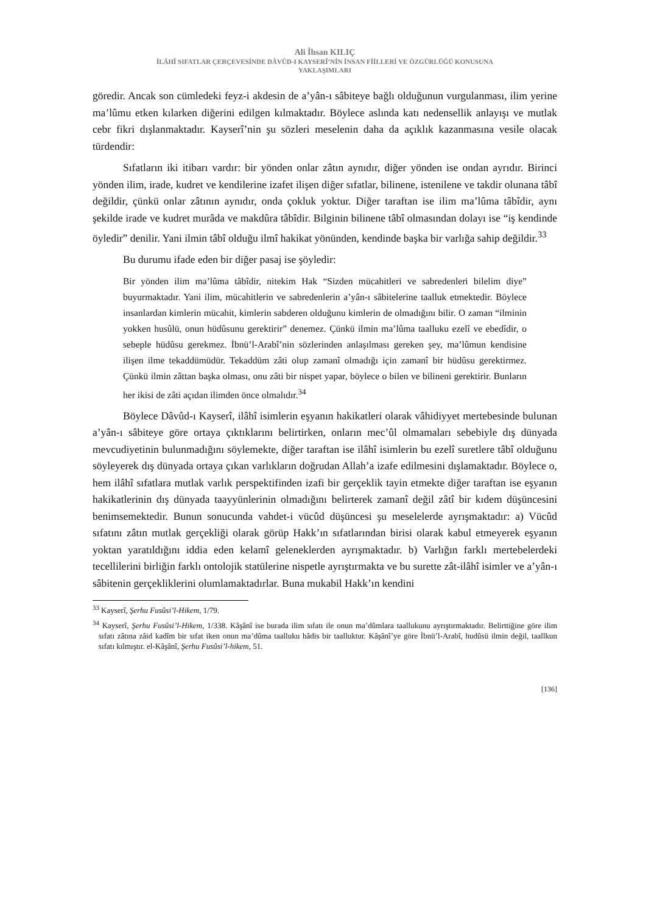Ali İhsan KILIÇ
İLÂHÎ SIFATLAR ÇERÇEVESİNDE DÂVÛD-I KAYSERÎ’NİN İNSAN FİİLLERİ VE ÖZGÜRLÜĞÜ KONUSUNA
YAKLAŞIMLARI
göredir. Ancak son cümledeki feyz-i akdesin de a’yân-ı sâbiteye bağlı olduğunun vurgulanması, ilim yerine ma’lûmu etken kılarken diğerini edilgen kılmaktadır. Böylece aslında katı nedensellik anlayışı ve mutlak cebr fikri dışlanmaktadır. Kayserî’nin şu sözleri meselenin daha da açıklık kazanmasına vesile olacak türdendir:
Sıfatların iki itibarı vardır: bir yönden onlar zâtın aynıdır, diğer yönden ise ondan ayrıdır. Birinci yönden ilim, irade, kudret ve kendilerine izafet ilişen diğer sıfatlar, bilinene, istenilene ve takdir olunana tâbî değildir, çünkü onlar zâtının aynıdır, onda çokluk yoktur. Diğer taraftan ise ilim ma’lûma tâbîdir, aynı şekilde irade ve kudret murâda ve makdûra tâbîdir. Bilginin bilinene tâbî olmasından dolayı ise “iş kendinde öyledir” denilir. Yani ilmin tâbî olduğu ilmî hakikat yönünden, kendinde başka bir varlığa sahip değildir.<sup>33</sup>
Bu durumu ifade eden bir diğer pasaj ise şöyledir:
Bir yönden ilim ma’lûma tâbîdir, nitekim Hak “Sizden mücahitleri ve sabredenleri bilelim diye” buyurmaktadır. Yani ilim, mücahitlerin ve sabredenlerin a’yân-ı sâbitelerine taalluk etmektedir. Böylece insanlardan kimlerin mücahit, kimlerin sabderen olduğunu kimlerin de olmadığını bilir. O zaman “ilminin yokken husûlü, onun hüdûsunu gerektirir” denemez. Çünkü ilmin ma’lûma taalluku ezelî ve ebedîdir, o sebeple hüdûsu gerekmez. İbnü’l-Arabî’nin sözlerinden anlaşılması gereken şey, ma’lûmun kendisine ilişen ilme tekaddümüdür. Tekaddüm zâti olup zamanî olmadığı için zamanî bir hüdûsu gerektirmez. Çünkü ilmin zâttan başka olması, onu zâti bir nispet yapar, böylece o bilen ve bilineni gerektirir. Bunların her ikisi de zâti açıdan ilimden önce olmalıdır.<sup>34</sup>
Böylece Dâvûd-ı Kayserî, ilâhî isimlerin eşyanın hakikatleri olarak vâhidiyyet mertebesinde bulunan a’yân-ı sâbiteye göre ortaya çıktıklarını belirtirken, onların mec’ûl olmamaları sebebiyle dış dünyada mevcudiyetinin bulunmadığını söylemekte, diğer taraftan ise ilâhî isimlerin bu ezelî suretlere tâbî olduğunu söyleyerek dış dünyada ortaya çıkan varlıkların doğrudan Allah’a izafe edilmesini dışlamaktadır. Böylece o, hem ilâhî sıfatlara mutlak varlık perspektifinden izafi bir gerçeklik tayin etmekte diğer taraftan ise eşyanın hakikatlerinin dış dünyada taayyünlerinin olmadığını belirterek zamanî değil zâtî bir kıdem düşüncesini benimsemektedir. Bunun sonucunda vahdet-i vücûd düşüncesi şu meselelerde ayrışmaktadır: a) Vücûd sıfatını zâtın mutlak gerçekliği olarak görüp Hakk’ın sıfatlarından birisi olarak kabul etmeyerek eşyanın yoktan yaratıldığını iddia eden kelamî geleneklerden ayrışmaktadır. b) Varlığın farklı mertebelerdeki tecellilerini birliğin farklı ontolojik statülerine nispetle ayrıştırmakta ve bu surette zât-ilâhî isimler ve a’yân-ı sâbitenin gerçekliklerini olumlamaktadırlar. Buna mukabil Hakk’ın kendini
<sup>33</sup> Kayserî, Şerhu Fusûsi’l-Hikem, 1/79.
<sup>34</sup> Kayserî, Şerhu Fusûsi’l-Hikem, 1/338. Kâşânî ise burada ilim sıfatı ile onun ma’dûmlara taallukunu ayrıştırmaktadır. Belirttiğine göre ilim sıfatı zâtına zâid kadîm bir sıfat iken onun ma’dûma taalluku hâdis bir taalluktur. Kâşânî’ye göre İbnü’l-Arabî, hudûsü ilmin değil, taallkun sıfatı kılmıştır. el-Kâşânî, Şerhu Fusûsi’l-hikem, 51.
[136]